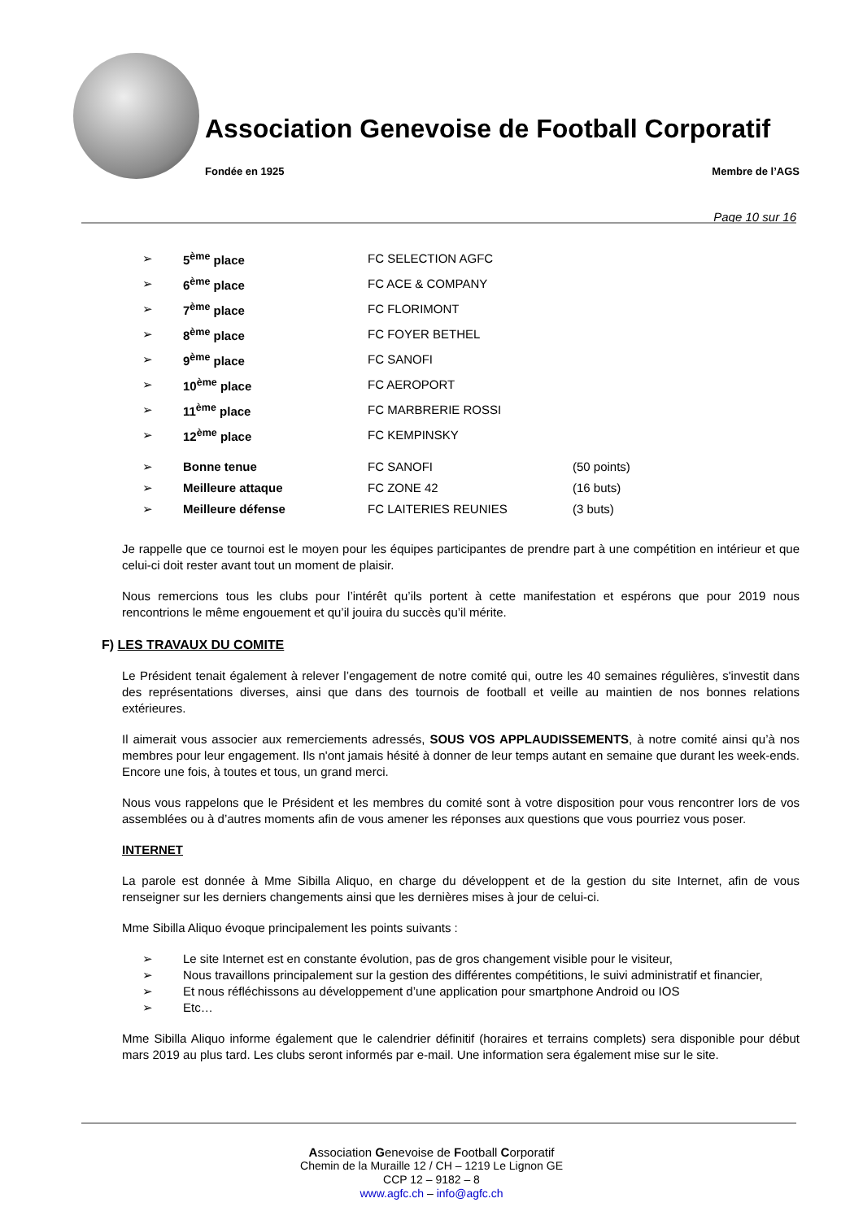Association Genevoise de Football Corporatif
Fondée en 1925 Membre de l’AGS
Page 10 sur 16
| ➢ | 5<sup>ème</sup> place | FC SELECTION AGFC | |
| ➢ | 6<sup>ème</sup> place | FC ACE & COMPANY | |
| ➢ | 7<sup>ème</sup> place | FC FLORIMONT | |
| ➢ | 8<sup>ème</sup> place | FC FOYER BETHEL | |
| ➢ | 9<sup>ème</sup> place | FC SANOFI | |
| ➢ | 10<sup>ème</sup> place | FC AEROPORT | |
| ➢ | 11<sup>ème</sup> place | FC MARBRERIE ROSSI | |
| ➢ | 12<sup>ème</sup> place | FC KEMPINSKY | |
| ➢ | Bonne tenue | FC SANOFI | (50 points) |
| ➢ | Meilleure attaque | FC ZONE 42 | (16 buts) |
| ➢ | Meilleure défense | FC LAITERIES REUNIES | (3 buts) |
Je rappelle que ce tournoi est le moyen pour les équipes participantes de prendre part à une compétition en intérieur et que celui-ci doit rester avant tout un moment de plaisir.
Nous remercions tous les clubs pour l’intérêt qu’ils portent à cette manifestation et espérons que pour 2019 nous rencontrions le même engouement et qu’il jouira du succès qu’il mérite.
F) LES TRAVAUX DU COMITE
Le Président tenait également à relever l’engagement de notre comité qui, outre les 40 semaines régulières, s'investit dans des représentations diverses, ainsi que dans des tournois de football et veille au maintien de nos bonnes relations extérieures.
Il aimerait vous associer aux remerciements adressés, SOUS VOS APPLAUDISSEMENTS, à notre comité ainsi qu’à nos membres pour leur engagement. Ils n'ont jamais hésité à donner de leur temps autant en semaine que durant les week-ends. Encore une fois, à toutes et tous, un grand merci.
Nous vous rappelons que le Président et les membres du comité sont à votre disposition pour vous rencontrer lors de vos assemblées ou à d’autres moments afin de vous amener les réponses aux questions que vous pourriez vous poser.
INTERNET
La parole est donnée à Mme Sibilla Aliquo, en charge du développent et de la gestion du site Internet, afin de vous renseigner sur les derniers changements ainsi que les dernières mises à jour de celui-ci.
Mme Sibilla Aliquo évoque principalement les points suivants :
➢ Le site Internet est en constante évolution, pas de gros changement visible pour le visiteur,
➢ Nous travaillons principalement sur la gestion des différentes compétitions, le suivi administratif et financier,
➢ Et nous réfléchissons au développement d’une application pour smartphone Android ou IOS
➢ Etc…
Mme Sibilla Aliquo informe également que le calendrier définitif (horaires et terrains complets) sera disponible pour début mars 2019 au plus tard. Les clubs seront informés par e-mail. Une information sera également mise sur le site.
Association Genevoise de Football Corporatif
Chemin de la Muraille 12 / CH – 1219 Le Lignon GE
CCP 12 – 9182 – 8
www.agfc.ch – info@agfc.ch